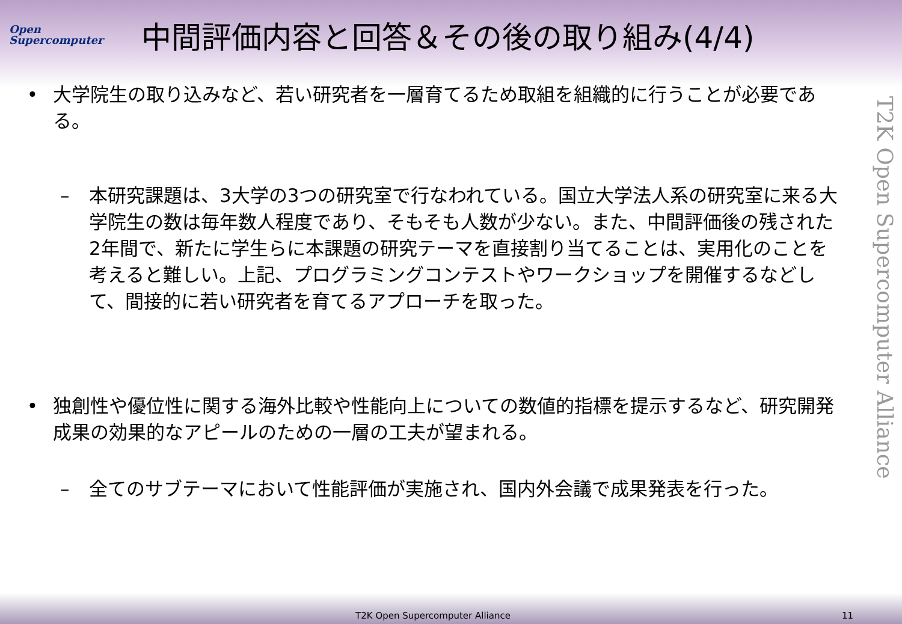Open
Supercomputer
中間評価内容と回答＆その後の取り組み(4/4)
• 大学院生の取り込みなど、若い研究者を一層育てるため取組を組織的に行うことが必要である。
– 本研究課題は、3大学の3つの研究室で行なわれている。国立大学法人系の研究室に来る大学院生の数は毎年数人程度であり、そもそも人数が少ない。また、中間評価後の残された2年間で、新たに学生らに本課題の研究テーマを直接割り当てることは、実用化のことを考えると難しい。上記、プログラミングコンテストやワークショップを開催するなどして、間接的に若い研究者を育てるアプローチを取った。
• 独創性や優位性に関する海外比較や性能向上についての数値的指標を提示するなど、研究開発成果の効果的なアピールのための一層の工夫が望まれる。
– 全てのサブテーマにおいて性能評価が実施され、国内外会議で成果発表を行った。
T2K Open Supercomputer Alliance
T2K Open Supercomputer Alliance 11